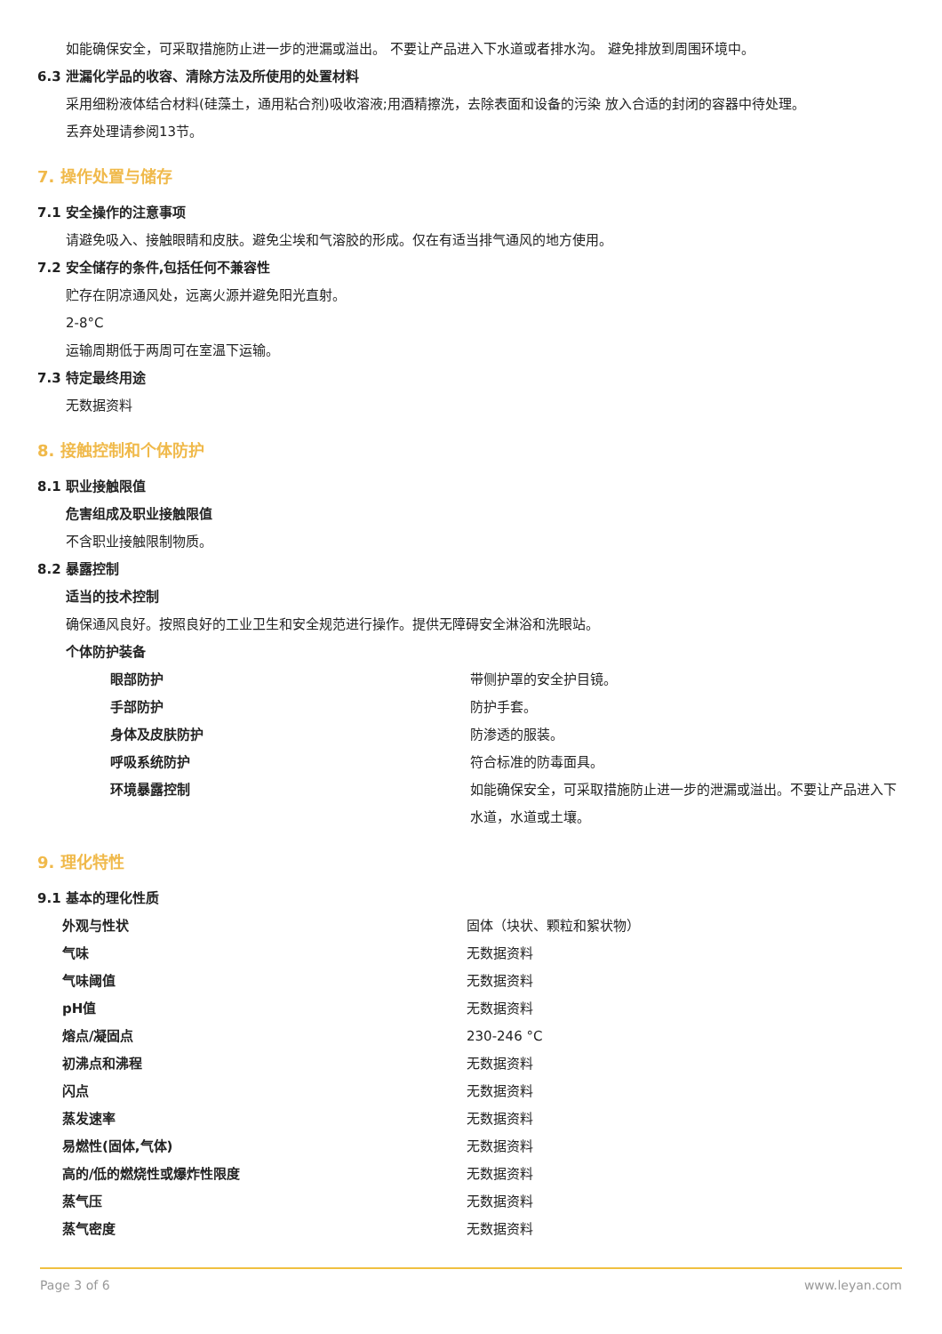如能确保安全，可采取措施防止进一步的泄漏或溢出。 不要让产品进入下水道或者排水沟。 避免排放到周围环境中。
6.3 泄漏化学品的收容、清除方法及所使用的处置材料
采用细粉液体结合材料(硅藻土，通用粘合剂)吸收溶液;用酒精擦洗，去除表面和设备的污染 放入合适的封闭的容器中待处理。
丢弃处理请参阅13节。
7. 操作处置与储存
7.1 安全操作的注意事项
请避免吸入、接触眼睛和皮肤。避免尘埃和气溶胶的形成。仅在有适当排气通风的地方使用。
7.2 安全储存的条件,包括任何不兼容性
贮存在阴凉通风处，远离火源并避免阳光直射。
2-8°C
运输周期低于两周可在室温下运输。
7.3 特定最终用途
无数据资料
8. 接触控制和个体防护
8.1 职业接触限值
危害组成及职业接触限值
不含职业接触限制物质。
8.2 暴露控制
适当的技术控制
确保通风良好。按照良好的工业卫生和安全规范进行操作。提供无障碍安全淋浴和洗眼站。
个体防护装备
| 眼部防护 | 带侧护罩的安全护目镜。 |
| 手部防护 | 防护手套。 |
| 身体及皮肤防护 | 防渗透的服装。 |
| 呼吸系统防护 | 符合标准的防毒面具。 |
| 环境暴露控制 | 如能确保安全，可采取措施防止进一步的泄漏或溢出。不要让产品进入下水道，水道或土壤。 |
9. 理化特性
9.1 基本的理化性质
| 外观与性状 | 固体（块状、颗粒和絮状物） |
| 气味 | 无数据资料 |
| 气味阈值 | 无数据资料 |
| pH值 | 无数据资料 |
| 熔点/凝固点 | 230-246 °C |
| 初沸点和沸程 | 无数据资料 |
| 闪点 | 无数据资料 |
| 蒸发速率 | 无数据资料 |
| 易燃性(固体,气体) | 无数据资料 |
| 高的/低的燃烧性或爆炸性限度 | 无数据资料 |
| 蒸气压 | 无数据资料 |
| 蒸气密度 | 无数据资料 |
Page 3 of 6 www.leyan.com